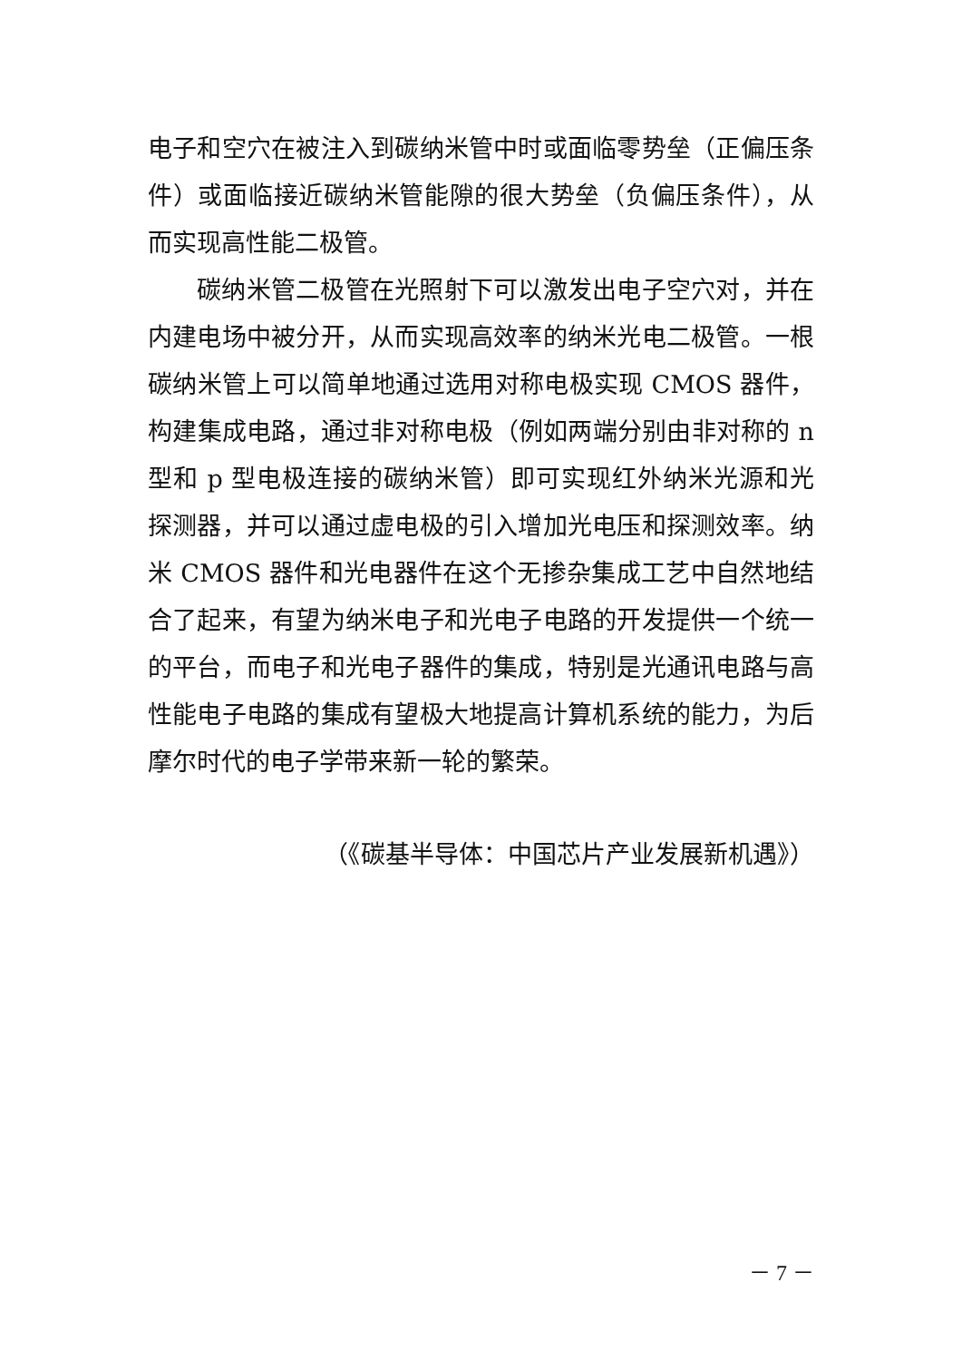电子和空穴在被注入到碳纳米管中时或面临零势垒（正偏压条件）或面临接近碳纳米管能隙的很大势垒（负偏压条件），从而实现高性能二极管。
碳纳米管二极管在光照射下可以激发出电子空穴对，并在内建电场中被分开，从而实现高效率的纳米光电二极管。一根碳纳米管上可以简单地通过选用对称电极实现 CMOS 器件，构建集成电路，通过非对称电极（例如两端分别由非对称的 n 型和 p 型电极连接的碳纳米管）即可实现红外纳米光源和光探测器，并可以通过虚电极的引入增加光电压和探测效率。纳米 CMOS 器件和光电器件在这个无掺杂集成工艺中自然地结合了起来，有望为纳米电子和光电子电路的开发提供一个统一的平台，而电子和光电子器件的集成，特别是光通讯电路与高性能电子电路的集成有望极大地提高计算机系统的能力，为后摩尔时代的电子学带来新一轮的繁荣。
（《碳基半导体：中国芯片产业发展新机遇》）
－ 7 －